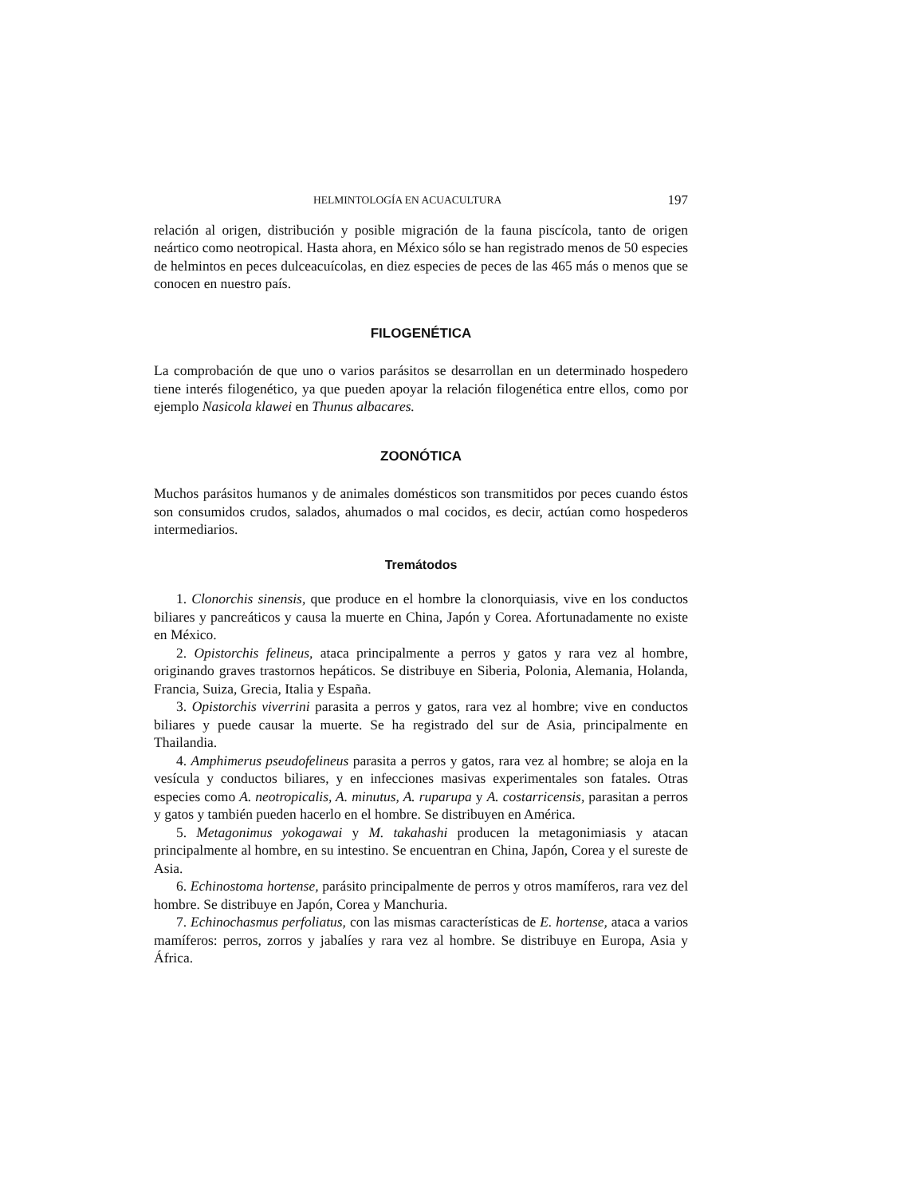HELMINTOLOGÍA EN ACUACULTURA 197
relación al origen, distribución y posible migración de la fauna piscícola, tanto de origen neártico como neotropical. Hasta ahora, en México sólo se han registrado menos de 50 especies de helmintos en peces dulceacuícolas, en diez especies de peces de las 465 más o menos que se conocen en nuestro país.
FILOGENÉTICA
La comprobación de que uno o varios parásitos se desarrollan en un determinado hospedero tiene interés filogenético, ya que pueden apoyar la relación filogenética entre ellos, como por ejemplo Nasicola klawei en Thunus albacares.
ZOONÓTICA
Muchos parásitos humanos y de animales domésticos son transmitidos por peces cuando éstos son consumidos crudos, salados, ahumados o mal cocidos, es decir, actúan como hospederos intermediarios.
Tremátodos
1. Clonorchis sinensis, que produce en el hombre la clonorquiasis, vive en los conductos biliares y pancreáticos y causa la muerte en China, Japón y Corea. Afortunadamente no existe en México.
2. Opistorchis felineus, ataca principalmente a perros y gatos y rara vez al hombre, originando graves trastornos hepáticos. Se distribuye en Siberia, Polonia, Alemania, Holanda, Francia, Suiza, Grecia, Italia y España.
3. Opistorchis viverrini parasita a perros y gatos, rara vez al hombre; vive en conductos biliares y puede causar la muerte. Se ha registrado del sur de Asia, principalmente en Thailandia.
4. Amphimerus pseudofelineus parasita a perros y gatos, rara vez al hombre; se aloja en la vesícula y conductos biliares, y en infecciones masivas experimentales son fatales. Otras especies como A. neotropicalis, A. minutus, A. ruparupa y A. costarricensis, parasitan a perros y gatos y también pueden hacerlo en el hombre. Se distribuyen en América.
5. Metagonimus yokogawai y M. takahashi producen la metagonimiasis y atacan principalmente al hombre, en su intestino. Se encuentran en China, Japón, Corea y el sureste de Asia.
6. Echinostoma hortense, parásito principalmente de perros y otros mamíferos, rara vez del hombre. Se distribuye en Japón, Corea y Manchuria.
7. Echinochasmus perfoliatus, con las mismas características de E. hortense, ataca a varios mamíferos: perros, zorros y jabalíes y rara vez al hombre. Se distribuye en Europa, Asia y África.